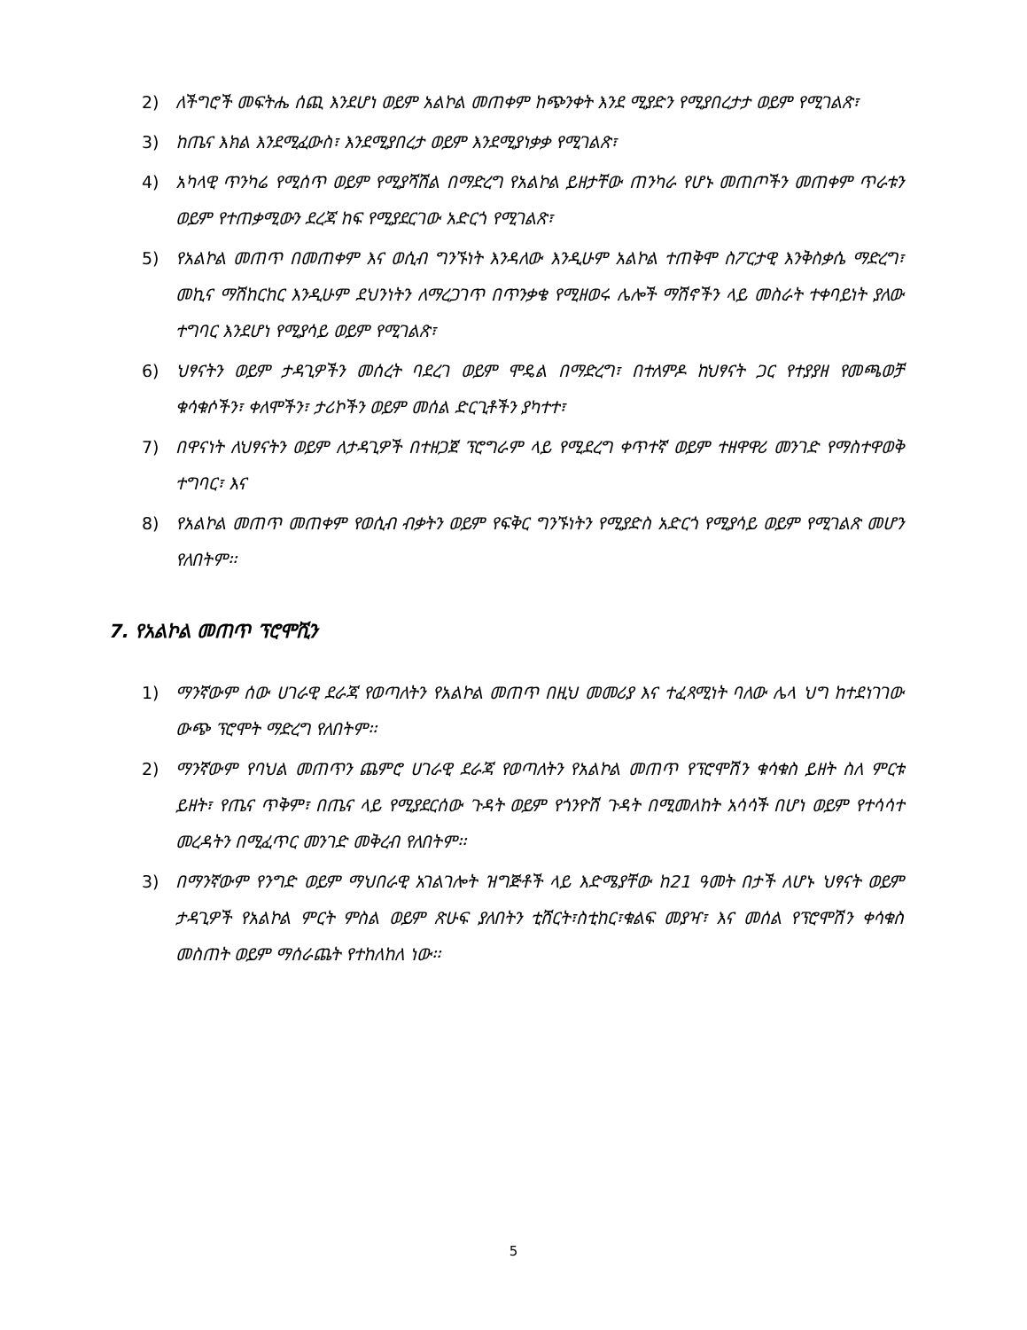2) ለችግሮች መፍትሔ ሰጪ እንደሆነ ወይም አልኮል መጠቀም ከጭንቀት እንደ ሚያድን የሚያበረታታ ወይም የሚገልጽ፣
3) ከጤና እክል እንደሚፈውስ፣ እንደሚያበረታ ወይም እንደሚያነቃቃ የሚገልጽ፣
4) አካላዊ ጥንካሬ የሚሰጥ ወይም የሚያሻሽል በማድረግ የአልኮል ይዘታቸው ጠንካራ የሆኑ መጠጦችን መጠቀም ጥራቱን ወይም የተጠቃሚውን ደረጃ ከፍ የሚያደርገው አድርጎ የሚገልጽ፣
5) የአልኮል መጠጥ በመጠቀም እና ወሲብ ግንኙነት እንዳለው እንዲሁም አልኮል ተጠቅሞ ስፖርታዊ እንቅስቃሴ ማድረግ፣ መኪና ማሽከርከር እንዲሁም ደህንነትን ለማረጋገጥ በጥንቃቄ የሚዘወሩ ሌሎች ማሽኖችን ላይ መስራት ተቀባይነት ያለው ተግባር እንደሆነ የሚያሳይ ወይም የሚገልጽ፣
6) ህፃናትን ወይም ታዳጊዎችን መሰረት ባደረገ ወይም ሞዴል በማድረግ፣ በተለምዶ ከህፃናት ጋር የተያያዘ የመጫወቻ ቁሳቁሶችን፣ ቀለሞችን፣ ታሪኮችን ወይም መሰል ድርጊቶችን ያካተተ፣
7) በዋናነት ለህፃናትን ወይም ለታዳጊዎች በተዘጋጀ ፕሮግራም ላይ የሚደረግ ቀጥተኛ ወይም ተዘዋዋሪ መንገድ የማስተዋወቅ ተግባር፣ እና
8) የአልኮል መጠጥ መጠቀም የወሲብ ብቃትን ወይም የፍቅር ግንኙነትን የሚያድስ አድርጎ የሚያሳይ ወይም የሚገልጽ መሆን የለበትም፡፡
7. የአልኮል መጠጥ ፕሮሞሺን
1) ማንኛውም ሰው ሀገራዊ ደራጃ የወጣለትን የአልኮል መጠጥ በዚህ መመሪያ እና ተፈጻሚነት ባለው ሌላ ህግ ከተደነገገው ውጭ ፕሮሞት ማድረግ የለበትም፡፡
2) ማንኛውም የባህል መጠጥን ጨምሮ ሀገራዊ ደራጃ የወጣለትን የአልኮል መጠጥ የፕሮሞሽን ቁሳቁስ ይዘት ስለ ምርቱ ይዘት፣ የጤና ጥቅም፣ በጤና ላይ የሚያደርሰው ጉዳት ወይም የጎንዮሽ ጉዳት በሚመለከት አሳሳች በሆነ ወይም የተሳሳተ መረዳትን በሚፈጥር መንገድ መቅረብ የለበትም፡፡
3) በማንኛውም የንግድ ወይም ማህበራዊ አገልገሎት ዝግጅቶች ላይ እድሜያቸው ከ21 ዓመት በታች ለሆኑ ህፃናት ወይም ታዳጊዎች የአልኮል ምርት ምስል ወይም ጽሁፍ ያለበትን ቲሸርት፣ስቲከር፣ቁልፍ መያዣ፣ እና መሰል የፕሮሞሽን ቀሳቁስ መስጠት ወይም ማሰራጨት የተከለከለ ነው፡፡
5